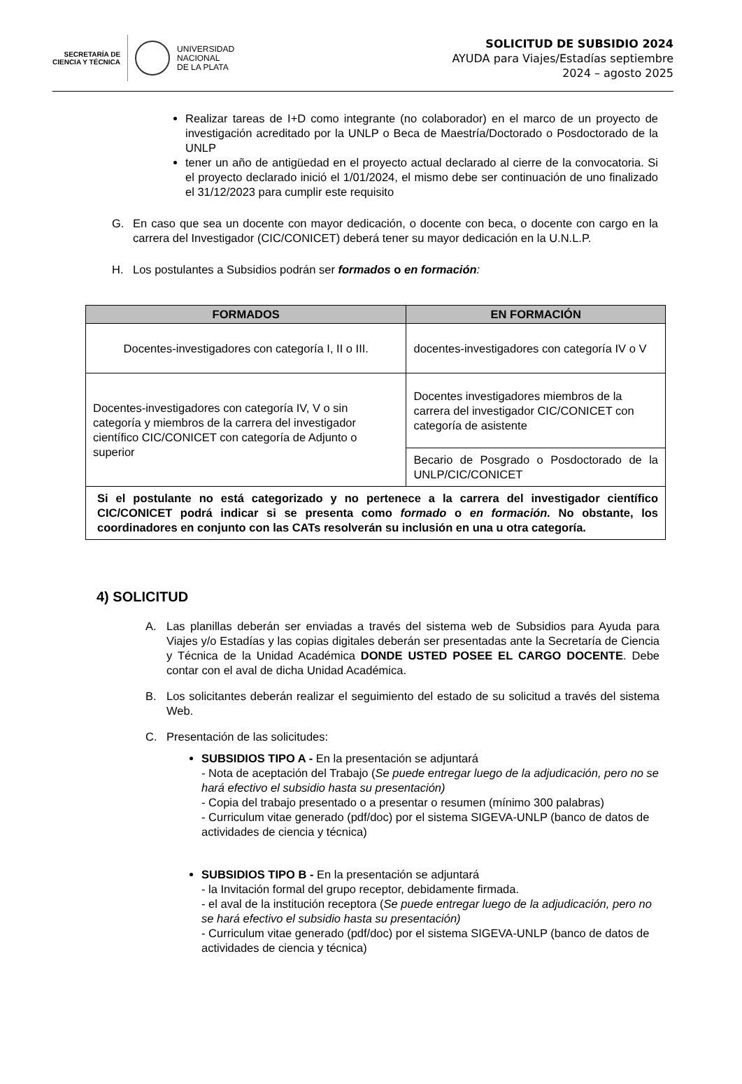SECRETARÍA DE
CIENCIA Y TÉCNICA
UNIVERSIDAD
NACIONAL
DE LA PLATA
SOLICITUD DE SUBSIDIO 2024
AYUDA para Viajes/Estadías septiembre
2024 – agosto 2025
Realizar tareas de I+D como integrante (no colaborador) en el marco de un proyecto de investigación acreditado por la UNLP o Beca de Maestría/Doctorado o Posdoctorado de la UNLP
tener un año de antigüedad en el proyecto actual declarado al cierre de la convocatoria. Si el proyecto declarado inició el 1/01/2024, el mismo debe ser continuación de uno finalizado el 31/12/2023 para cumplir este requisito
G. En caso que sea un docente con mayor dedicación, o docente con beca, o docente con cargo en la carrera del Investigador (CIC/CONICET) deberá tener su mayor dedicación en la U.N.L.P.
H. Los postulantes a Subsidios podrán ser formados o en formación:
| FORMADOS | EN FORMACIÓN |
| --- | --- |
| Docentes-investigadores con categoría I, II o III. | docentes-investigadores con categoría IV o V |
| Docentes-investigadores con categoría IV, V o sin categoría y miembros de la carrera del investigador científico CIC/CONICET con categoría de Adjunto o superior | Docentes investigadores miembros de la carrera del investigador CIC/CONICET con categoría de asistente |
| | Becario de Posgrado o Posdoctorado de la UNLP/CIC/CONICET |
| Si el postulante no está categorizado y no pertenece a la carrera del investigador científico CIC/CONICET podrá indicar si se presenta como formado o en formación. No obstante, los coordinadores en conjunto con las CATs resolverán su inclusión en una u otra categoría. | |
4) SOLICITUD
A. Las planillas deberán ser enviadas a través del sistema web de Subsidios para Ayuda para Viajes y/o Estadías y las copias digitales deberán ser presentadas ante la Secretaría de Ciencia y Técnica de la Unidad Académica DONDE USTED POSEE EL CARGO DOCENTE. Debe contar con el aval de dicha Unidad Académica.
B. Los solicitantes deberán realizar el seguimiento del estado de su solicitud a través del sistema Web.
C. Presentación de las solicitudes:
SUBSIDIOS TIPO A - En la presentación se adjuntará
- Nota de aceptación del Trabajo (Se puede entregar luego de la adjudicación, pero no se hará efectivo el subsidio hasta su presentación)
- Copia del trabajo presentado o a presentar o resumen (mínimo 300 palabras)
- Curriculum vitae generado (pdf/doc) por el sistema SIGEVA-UNLP (banco de datos de actividades de ciencia y técnica)
SUBSIDIOS TIPO B - En la presentación se adjuntará
- la Invitación formal del grupo receptor, debidamente firmada.
- el aval de la institución receptora (Se puede entregar luego de la adjudicación, pero no se hará efectivo el subsidio hasta su presentación)
- Curriculum vitae generado (pdf/doc) por el sistema SIGEVA-UNLP (banco de datos de actividades de ciencia y técnica)